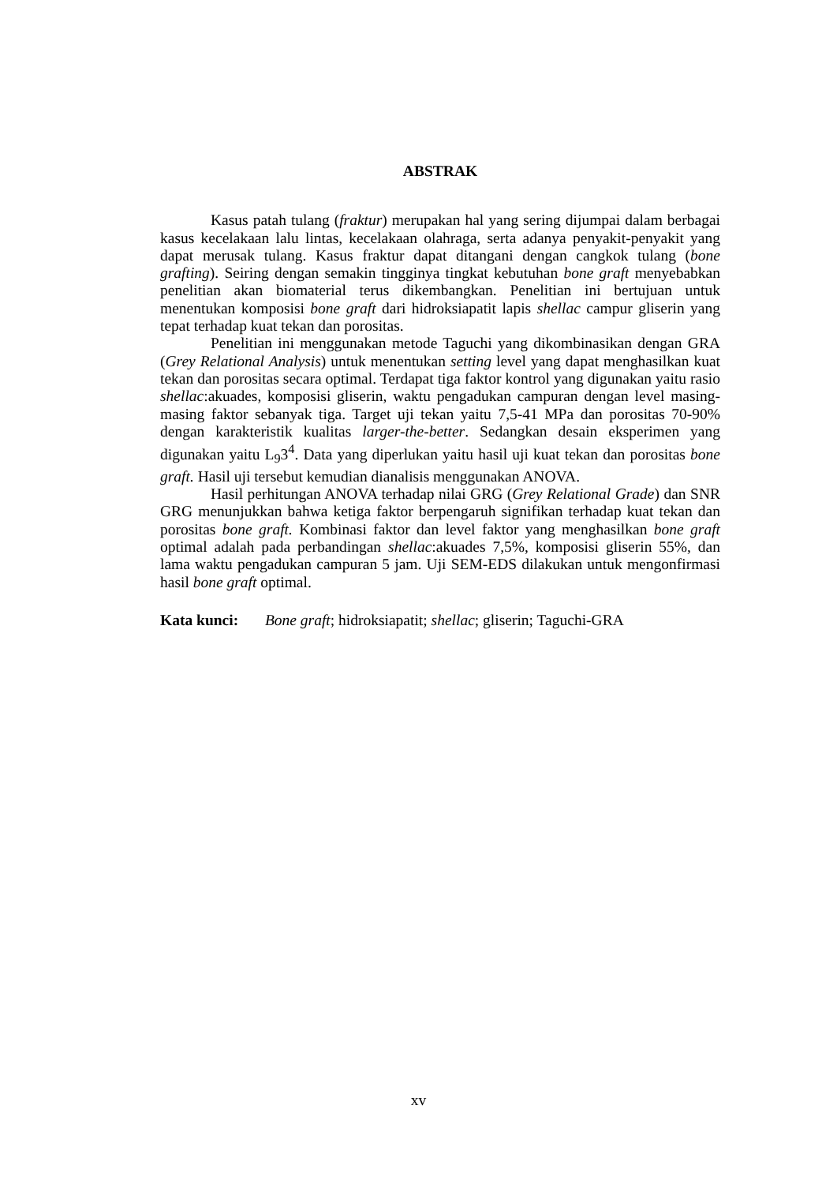ABSTRAK
Kasus patah tulang (fraktur) merupakan hal yang sering dijumpai dalam berbagai kasus kecelakaan lalu lintas, kecelakaan olahraga, serta adanya penyakit-penyakit yang dapat merusak tulang. Kasus fraktur dapat ditangani dengan cangkok tulang (bone grafting). Seiring dengan semakin tingginya tingkat kebutuhan bone graft menyebabkan penelitian akan biomaterial terus dikembangkan. Penelitian ini bertujuan untuk menentukan komposisi bone graft dari hidroksiapatit lapis shellac campur gliserin yang tepat terhadap kuat tekan dan porositas.
Penelitian ini menggunakan metode Taguchi yang dikombinasikan dengan GRA (Grey Relational Analysis) untuk menentukan setting level yang dapat menghasilkan kuat tekan dan porositas secara optimal. Terdapat tiga faktor kontrol yang digunakan yaitu rasio shellac:akuades, komposisi gliserin, waktu pengadukan campuran dengan level masing-masing faktor sebanyak tiga. Target uji tekan yaitu 7,5-41 MPa dan porositas 70-90% dengan karakteristik kualitas larger-the-better. Sedangkan desain eksperimen yang digunakan yaitu L<sub>9</sub>3<sup>4</sup>. Data yang diperlukan yaitu hasil uji kuat tekan dan porositas bone graft. Hasil uji tersebut kemudian dianalisis menggunakan ANOVA.
Hasil perhitungan ANOVA terhadap nilai GRG (Grey Relational Grade) dan SNR GRG menunjukkan bahwa ketiga faktor berpengaruh signifikan terhadap kuat tekan dan porositas bone graft. Kombinasi faktor dan level faktor yang menghasilkan bone graft optimal adalah pada perbandingan shellac:akuades 7,5%, komposisi gliserin 55%, dan lama waktu pengadukan campuran 5 jam. Uji SEM-EDS dilakukan untuk mengonfirmasi hasil bone graft optimal.
Kata kunci: Bone graft; hidroksiapatit; shellac; gliserin; Taguchi-GRA
xv